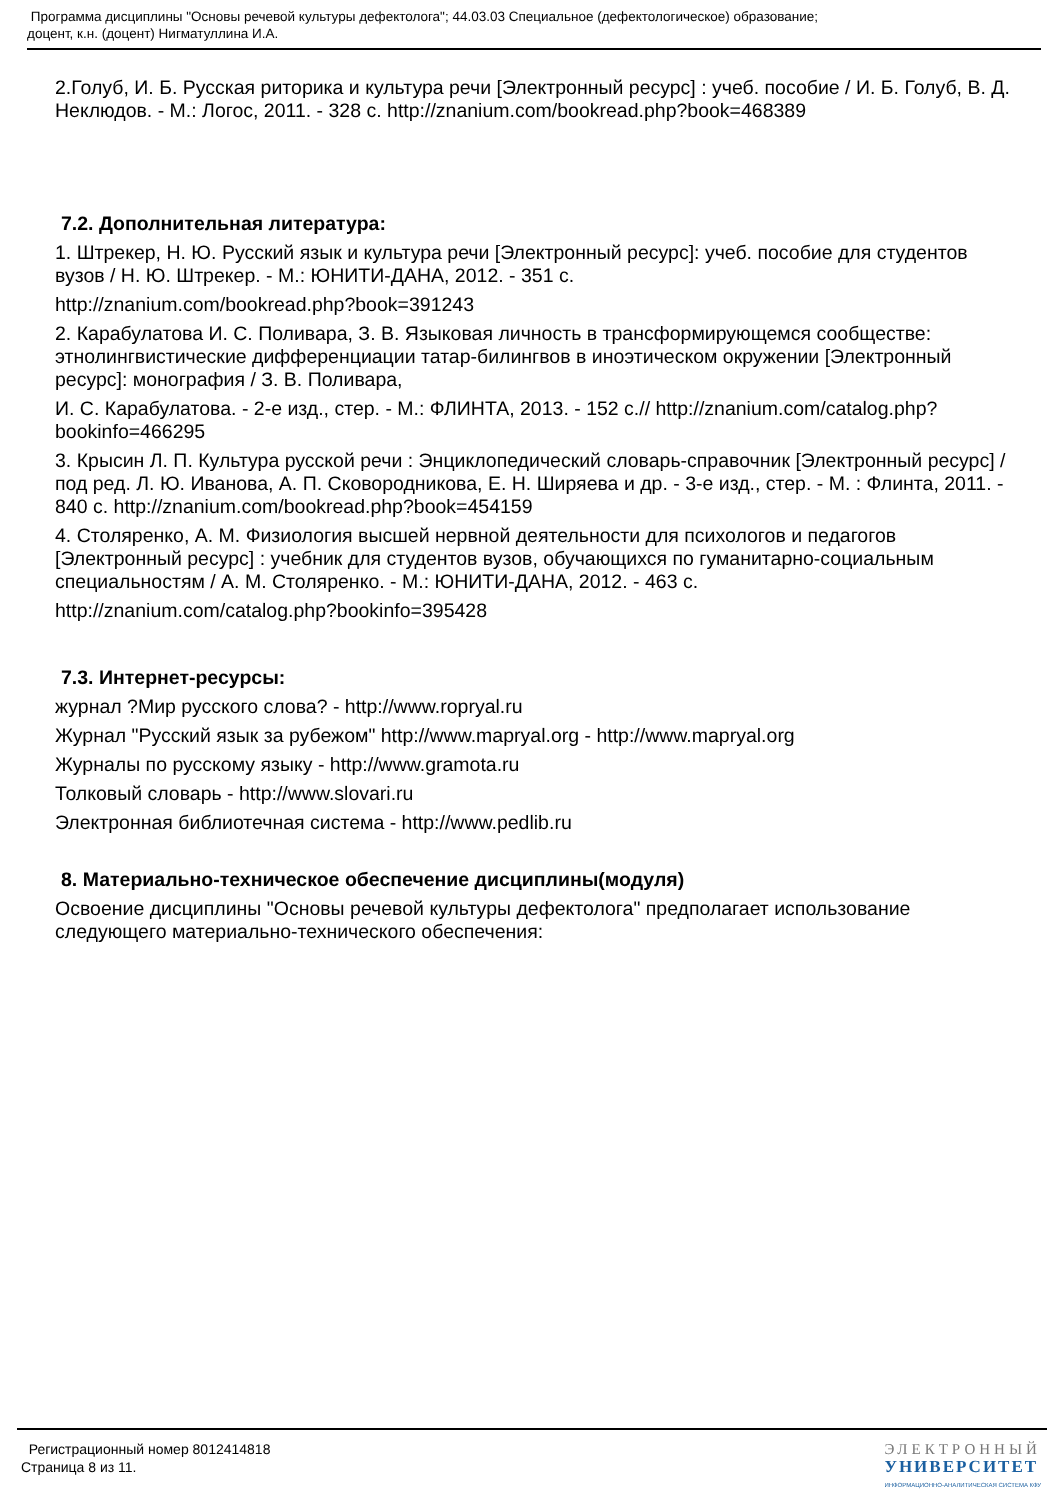Программа дисциплины "Основы речевой культуры дефектолога"; 44.03.03 Специальное (дефектологическое) образование;
доцент, к.н. (доцент) Нигматуллина И.А.
2.Голуб, И. Б. Русская риторика и культура речи [Электронный ресурс] : учеб. пособие / И. Б. Голуб, В. Д. Неклюдов. - М.: Логос, 2011. - 328 с. http://znanium.com/bookread.php?book=468389
7.2. Дополнительная литература:
1. Штрекер, Н. Ю. Русский язык и культура речи [Электронный ресурс]: учеб. пособие для студентов вузов / Н. Ю. Штрекер. - М.: ЮНИТИ-ДАНА, 2012. - 351 с.
http://znanium.com/bookread.php?book=391243
2. Карабулатова И. С. Поливара, З. В. Языковая личность в трансформирующемся сообществе: этнолингвистические дифференциации татар-билингвов в иноэтическом окружении [Электронный ресурс]: монография / З. В. Поливара,
И. С. Карабулатова. - 2-е изд., стер. - М.: ФЛИНТА, 2013. - 152 с.// http://znanium.com/catalog.php?bookinfo=466295
3. Крысин Л. П. Культура русской речи : Энциклопедический словарь-справочник [Электронный ресурс] / под ред. Л. Ю. Иванова, А. П. Сковородникова, Е. Н. Ширяева и др. - 3-е изд., стер. - М. : Флинта, 2011. - 840 с. http://znanium.com/bookread.php?book=454159
4. Столяренко, А. М. Физиология высшей нервной деятельности для психологов и педагогов [Электронный ресурс] : учебник для студентов вузов, обучающихся по гуманитарно-социальным специальностям / А. М. Столяренко. - М.: ЮНИТИ-ДАНА, 2012. - 463 с.
http://znanium.com/catalog.php?bookinfo=395428
7.3. Интернет-ресурсы:
журнал ?Мир русского слова? - http://www.ropryal.ru
Журнал "Русский язык за рубежом" http://www.mapryal.org - http://www.mapryal.org
Журналы по русскому языку - http://www.gramota.ru
Толковый словарь - http://www.slovari.ru
Электронная библиотечная система - http://www.pedlib.ru
8. Материально-техническое обеспечение дисциплины(модуля)
Освоение дисциплины "Основы речевой культуры дефектолога" предполагает использование следующего материально-технического обеспечения:
Регистрационный номер 8012414818
Страница 8 из 11.
ЭЛЕКТРОННЫЙ
УНИВЕРСИТЕТ
ИНФОРМАЦИОННО-АНАЛИТИЧЕСКАЯ СИСТЕМА КФУ